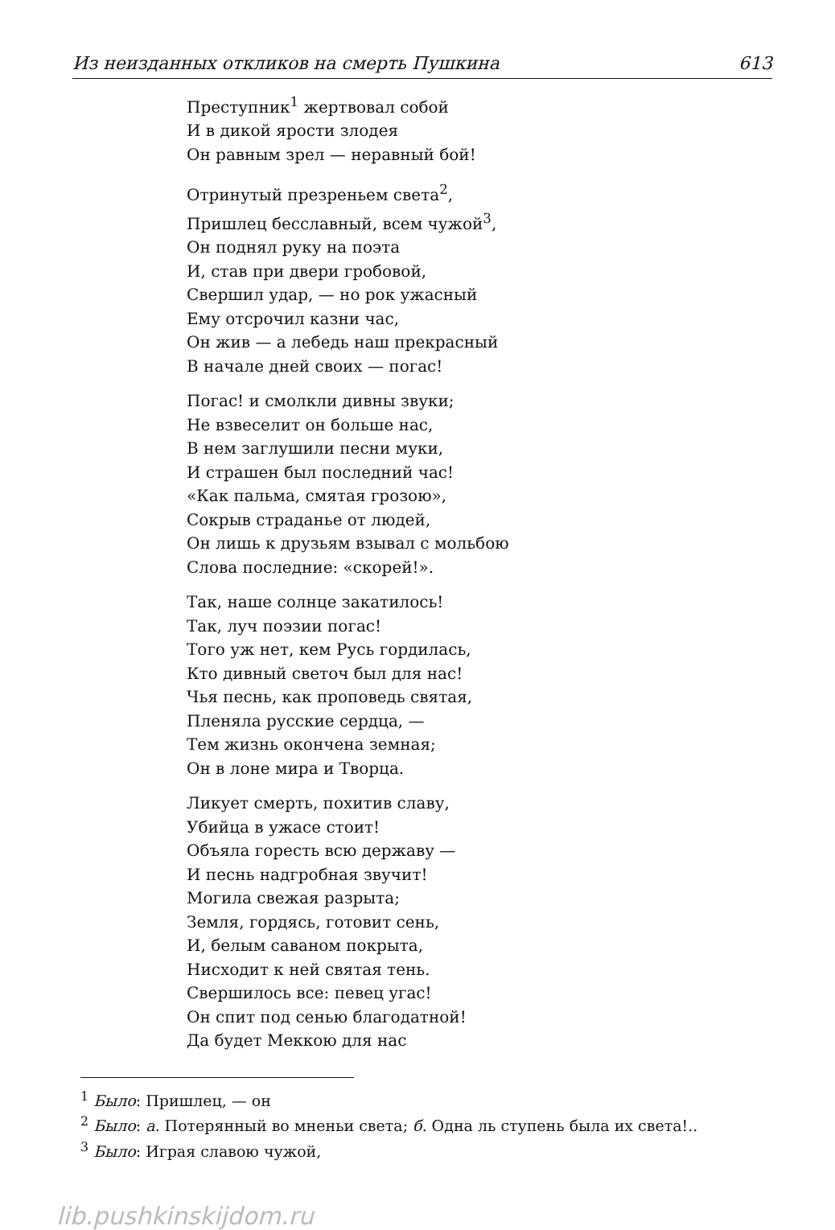Из неизданных откликов на смерть Пушкина 613
Преступник<sup>1</sup> жертвовал собой
И в дикой ярости злодея
Он равным зрел — неравный бой!
Отринутый презреньем света<sup>2</sup>,
Пришлец бесславный, всем чужой<sup>3</sup>,
Он поднял руку на поэта
И, став при двери гробовой,
Свершил удар, — но рок ужасный
Ему отсрочил казни час,
Он жив — а лебедь наш прекрасный
В начале дней своих — погас!
Погас! и смолкли дивны звуки;
Не взвеселит он больше нас,
В нем заглушили песни муки,
И страшен был последний час!
«Как пальма, смятая грозою»,
Сокрыв страданье от людей,
Он лишь к друзьям взывал с мольбою
Слова последние: «скорей!».
Так, наше солнце закатилось!
Так, луч поэзии погас!
Того уж нет, кем Русь гордилась,
Кто дивный светоч был для нас!
Чья песнь, как проповедь святая,
Пленяла русские сердца, —
Тем жизнь окончена земная;
Он в лоне мира и Творца.
Ликует смерть, похитив славу,
Убийца в ужасе стоит!
Объяла горесть всю державу —
И песнь надгробная звучит!
Могила свежая разрыта;
Земля, гордясь, готовит сень,
И, белым саваном покрыта,
Нисходит к ней святая тень.
Свершилось все: певец угас!
Он спит под сенью благодатной!
Да будет Меккою для нас
<sup>1</sup> Было: Пришлец, — он
<sup>2</sup> Было: а. Потерянный во мненьи света; б. Одна ль ступень была их света!..
<sup>3</sup> Было: Играя славою чужой,
lib.pushkinskijdom.ru